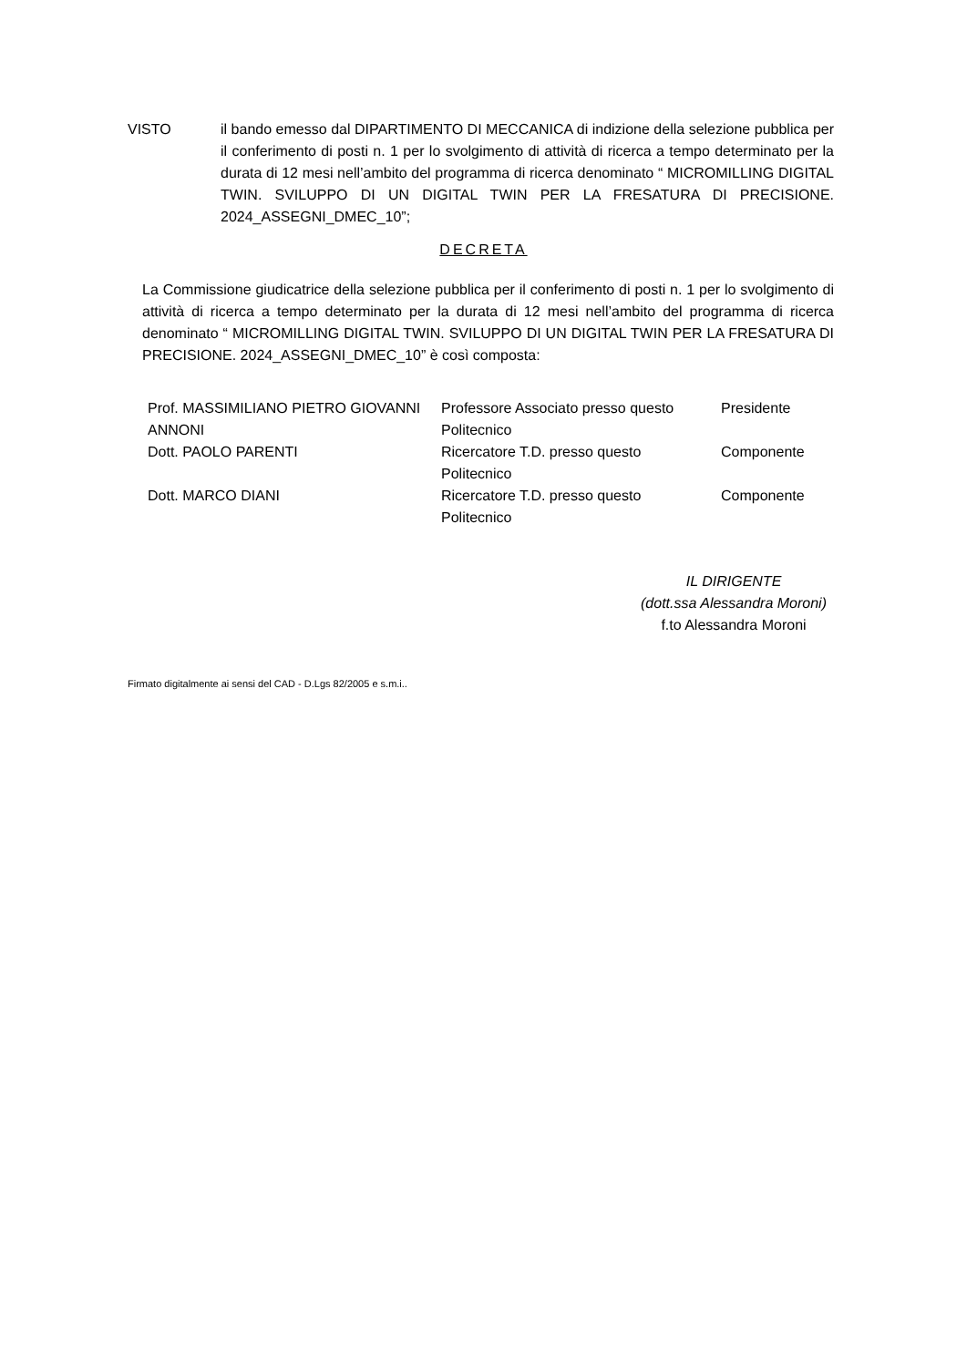VISTO il bando emesso dal DIPARTIMENTO DI MECCANICA di indizione della selezione pubblica per il conferimento di posti n. 1 per lo svolgimento di attività di ricerca a tempo determinato per la durata di 12 mesi nell’ambito del programma di ricerca denominato “ MICROMILLING DIGITAL TWIN. SVILUPPO DI UN DIGITAL TWIN PER LA FRESATURA DI PRECISIONE. 2024_ASSEGNI_DMEC_10”;
DECRETA
La Commissione giudicatrice della selezione pubblica per il conferimento di posti n. 1 per lo svolgimento di attività di ricerca a tempo determinato per la durata di 12 mesi nell’ambito del programma di ricerca denominato “ MICROMILLING DIGITAL TWIN. SVILUPPO DI UN DIGITAL TWIN PER LA FRESATURA DI PRECISIONE. 2024_ASSEGNI_DMEC_10” è così composta:
| Prof. MASSIMILIANO PIETRO GIOVANNI ANNONI | Professore Associato presso questo Politecnico | Presidente |
| Dott. PAOLO PARENTI | Ricercatore T.D. presso questo Politecnico | Componente |
| Dott. MARCO DIANI | Ricercatore T.D. presso questo Politecnico | Componente |
IL DIRIGENTE
(dott.ssa Alessandra Moroni)
f.to Alessandra Moroni
Firmato digitalmente ai sensi del CAD - D.Lgs 82/2005 e s.m.i..